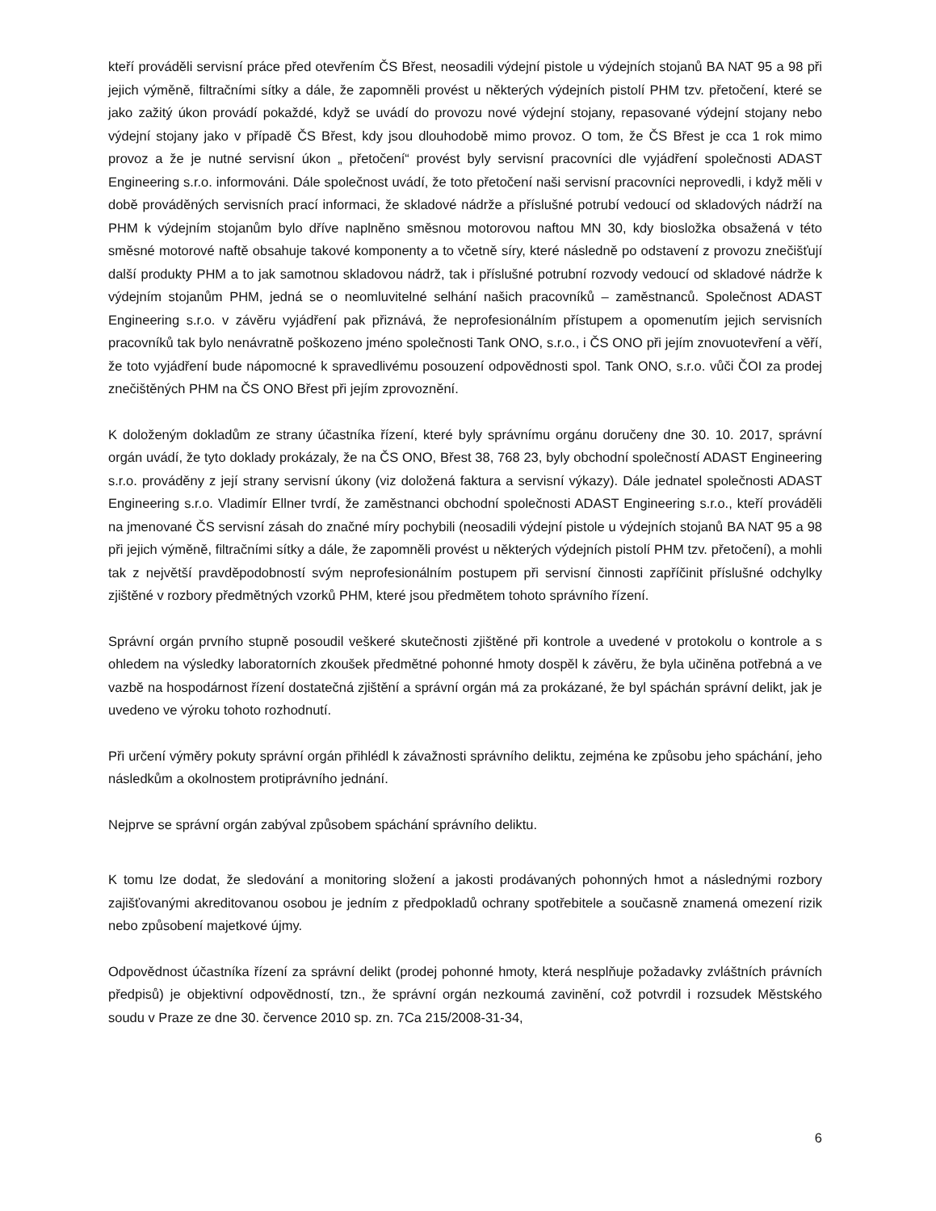kteří prováděli servisní práce před otevřením ČS Břest, neosadili výdejní pistole u výdejních stojanů BA NAT 95 a 98 při jejich výměně, filtračními sítky a dále, že zapomněli provést u některých výdejních pistolí PHM tzv. přetočení, které se jako zažitý úkon provádí pokaždé, když se uvádí do provozu nové výdejní stojany, repasované výdejní stojany nebo výdejní stojany jako v případě ČS Břest, kdy jsou dlouhodobě mimo provoz. O tom, že ČS Břest je cca 1 rok mimo provoz a že je nutné servisní úkon „ přetočení“ provést byly servisní pracovníci dle vyjádření společnosti ADAST Engineering s.r.o. informováni. Dále společnost uvádí, že toto přetočení naši servisní pracovníci neprovedli, i když měli v době prováděných servisních prací informaci, že skladové nádrže a příslušné potrubí vedoucí od skladových nádrží na PHM k výdejním stojanům bylo dříve naplněno směsnou motorovou naftou MN 30, kdy biosložka obsažená v této směsné motorové naftě obsahuje takové komponenty a to včetně síry, které následně po odstavení z provozu znečišťují další produkty PHM a to jak samotnou skladovou nádrž, tak i příslušné potrubní rozvody vedoucí od skladové nádrže k výdejním stojanům PHM, jedná se o neomluvitelné selhání našich pracovníků – zaměstnanců. Společnost ADAST Engineering s.r.o. v závěru vyjádření pak přiznává, že neprofesionálním přístupem a opomenutím jejich servisních pracovníků tak bylo nenávratně poškozeno jméno společnosti Tank ONO, s.r.o., i ČS ONO při jejím znovuotevření a věří, že toto vyjádření bude nápomocné k spravedlivému posouzení odpovědnosti spol. Tank ONO, s.r.o. vůči ČOI za prodej znečištěných PHM na ČS ONO Břest při jejím zprovoznění.
K doloženým dokladům ze strany účastníka řízení, které byly správnímu orgánu doručeny dne 30. 10. 2017, správní orgán uvádí, že tyto doklady prokázaly, že na ČS ONO, Břest 38, 768 23, byly obchodní společností ADAST Engineering s.r.o. prováděny z její strany servisní úkony (viz doložená faktura a servisní výkazy). Dále jednatel společnosti ADAST Engineering s.r.o. Vladimír Ellner tvrdí, že zaměstnanci obchodní společnosti ADAST Engineering s.r.o., kteří prováděli na jmenované ČS servisní zásah do značné míry pochybili (neosadili výdejní pistole u výdejních stojanů BA NAT 95 a 98 při jejich výměně, filtračními sítky a dále, že zapomněli provést u některých výdejních pistolí PHM tzv. přetočení), a mohli tak z největší pravděpodobností svým neprofesionálním postupem při servisní činnosti zapříčinit příslušné odchylky zjištěné v rozbory předmětných vzorků PHM, které jsou předmětem tohoto správního řízení.
Správní orgán prvního stupně posoudil veškeré skutečnosti zjištěné při kontrole a uvedené v protokolu o kontrole a s ohledem na výsledky laboratorních zkoušek předmětné pohonné hmoty dospěl k závěru, že byla učiněna potřebná a ve vazbě na hospodárnost řízení dostatečná zjištění a správní orgán má za prokázané, že byl spáchán správní delikt, jak je uvedeno ve výroku tohoto rozhodnutí.
Při určení výměry pokuty správní orgán přihlédl k závažnosti správního deliktu, zejména ke způsobu jeho spáchání, jeho následkům a okolnostem protiprávního jednání.
Nejprve se správní orgán zabýval způsobem spáchání správního deliktu.
K tomu lze dodat, že sledování a monitoring složení a jakosti prodávaných pohonných hmot a následnými rozbory zajišťovanými akreditovanou osobou je jedním z předpokladů ochrany spotřebitele a současně znamená omezení rizik nebo způsobení majetkové újmy.
Odpovědnost účastníka řízení za správní delikt (prodej pohonné hmoty, která nesplňuje požadavky zvláštních právních předpisů) je objektivní odpovědností, tzn., že správní orgán nezkoumá zavinění, což potvrdil i rozsudek Městského soudu v Praze ze dne 30. července 2010 sp. zn. 7Ca 215/2008-31-34,
6